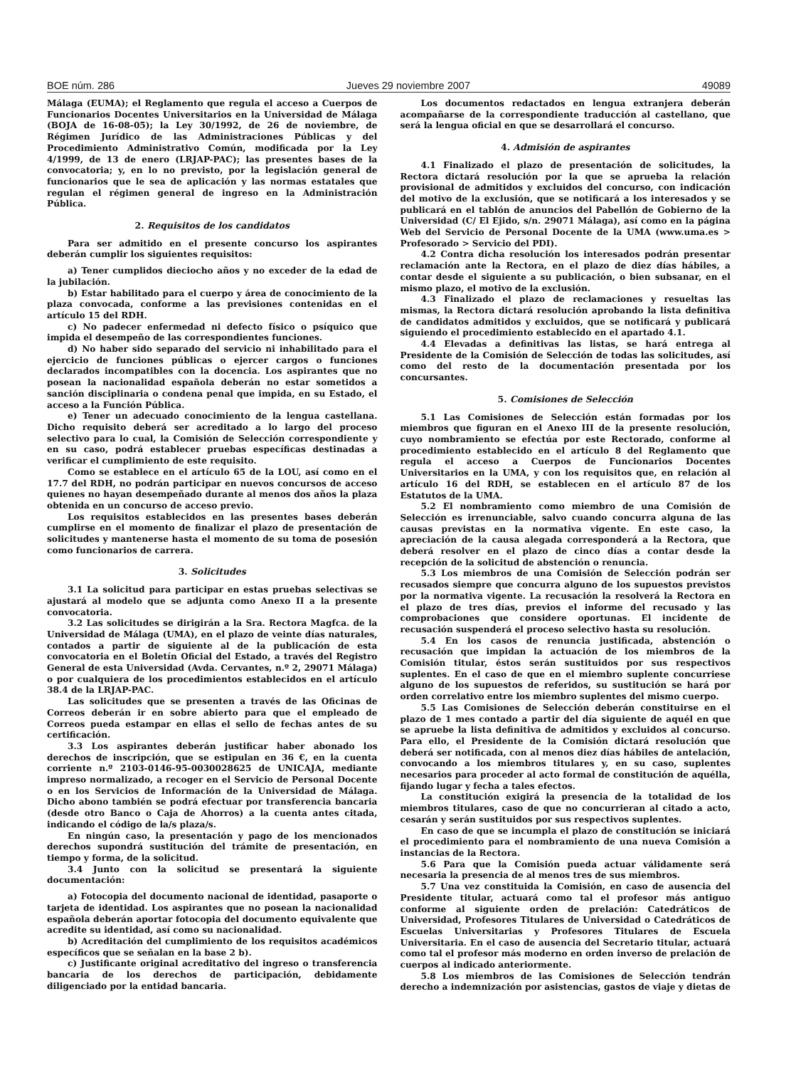BOE núm. 286 Jueves 29 noviembre 2007 49089
Málaga (EUMA); el Reglamento que regula el acceso a Cuerpos de Funcionarios Docentes Universitarios en la Universidad de Málaga (BOJA de 16-08-05); la Ley 30/1992, de 26 de noviembre, de Régimen Jurídico de las Administraciones Públicas y del Procedimiento Administrativo Común, modificada por la Ley 4/1999, de 13 de enero (LRJAP-PAC); las presentes bases de la convocatoria; y, en lo no previsto, por la legislación general de funcionarios que le sea de aplicación y las normas estatales que regulan el régimen general de ingreso en la Administración Pública.
2. Requisitos de los candidatos
Para ser admitido en el presente concurso los aspirantes deberán cumplir los siguientes requisitos:
a) Tener cumplidos dieciocho años y no exceder de la edad de la jubilación.
b) Estar habilitado para el cuerpo y área de conocimiento de la plaza convocada, conforme a las previsiones contenidas en el artículo 15 del RDH.
c) No padecer enfermedad ni defecto físico o psíquico que impida el desempeño de las correspondientes funciones.
d) No haber sido separado del servicio ni inhabilitado para el ejercicio de funciones públicas o ejercer cargos o funciones declarados incompatibles con la docencia. Los aspirantes que no posean la nacionalidad española deberán no estar sometidos a sanción disciplinaria o condena penal que impida, en su Estado, el acceso a la Función Pública.
e) Tener un adecuado conocimiento de la lengua castellana. Dicho requisito deberá ser acreditado a lo largo del proceso selectivo para lo cual, la Comisión de Selección correspondiente y en su caso, podrá establecer pruebas específicas destinadas a verificar el cumplimiento de este requisito.
Como se establece en el artículo 65 de la LOU, así como en el 17.7 del RDH, no podrán participar en nuevos concursos de acceso quienes no hayan desempeñado durante al menos dos años la plaza obtenida en un concurso de acceso previo.
Los requisitos establecidos en las presentes bases deberán cumplirse en el momento de finalizar el plazo de presentación de solicitudes y mantenerse hasta el momento de su toma de posesión como funcionarios de carrera.
3. Solicitudes
3.1 La solicitud para participar en estas pruebas selectivas se ajustará al modelo que se adjunta como Anexo II a la presente convocatoria.
3.2 Las solicitudes se dirigirán a la Sra. Rectora Magfca. de la Universidad de Málaga (UMA), en el plazo de veinte días naturales, contados a partir de siguiente al de la publicación de esta convocatoria en el Boletín Oficial del Estado, a través del Registro General de esta Universidad (Avda. Cervantes, n.º 2, 29071 Málaga) o por cualquiera de los procedimientos establecidos en el artículo 38.4 de la LRJAP-PAC.
Las solicitudes que se presenten a través de las Oficinas de Correos deberán ir en sobre abierto para que el empleado de Correos pueda estampar en ellas el sello de fechas antes de su certificación.
3.3 Los aspirantes deberán justificar haber abonado los derechos de inscripción, que se estipulan en 36 €, en la cuenta corriente n.º 2103-0146-95-0030028625 de UNICAJA, mediante impreso normalizado, a recoger en el Servicio de Personal Docente o en los Servicios de Información de la Universidad de Málaga. Dicho abono también se podrá efectuar por transferencia bancaria (desde otro Banco o Caja de Ahorros) a la cuenta antes citada, indicando el código de la/s plaza/s.
En ningún caso, la presentación y pago de los mencionados derechos supondrá sustitución del trámite de presentación, en tiempo y forma, de la solicitud.
3.4 Junto con la solicitud se presentará la siguiente documentación:
a) Fotocopia del documento nacional de identidad, pasaporte o tarjeta de identidad. Los aspirantes que no posean la nacionalidad española deberán aportar fotocopia del documento equivalente que acredite su identidad, así como su nacionalidad.
b) Acreditación del cumplimiento de los requisitos académicos específicos que se señalan en la base 2 b).
c) Justificante original acreditativo del ingreso o transferencia bancaria de los derechos de participación, debidamente diligenciado por la entidad bancaria.
Los documentos redactados en lengua extranjera deberán acompañarse de la correspondiente traducción al castellano, que será la lengua oficial en que se desarrollará el concurso.
4. Admisión de aspirantes
4.1 Finalizado el plazo de presentación de solicitudes, la Rectora dictará resolución por la que se aprueba la relación provisional de admitidos y excluidos del concurso, con indicación del motivo de la exclusión, que se notificará a los interesados y se publicará en el tablón de anuncios del Pabellón de Gobierno de la Universidad (C/ El Ejido, s/n. 29071 Málaga), así como en la página Web del Servicio de Personal Docente de la UMA (www.uma.es > Profesorado > Servicio del PDI).
4.2 Contra dicha resolución los interesados podrán presentar reclamación ante la Rectora, en el plazo de diez días hábiles, a contar desde el siguiente a su publicación, o bien subsanar, en el mismo plazo, el motivo de la exclusión.
4.3 Finalizado el plazo de reclamaciones y resueltas las mismas, la Rectora dictará resolución aprobando la lista definitiva de candidatos admitidos y excluidos, que se notificará y publicará siguiendo el procedimiento establecido en el apartado 4.1.
4.4 Elevadas a definitivas las listas, se hará entrega al Presidente de la Comisión de Selección de todas las solicitudes, así como del resto de la documentación presentada por los concursantes.
5. Comisiones de Selección
5.1 Las Comisiones de Selección están formadas por los miembros que figuran en el Anexo III de la presente resolución, cuyo nombramiento se efectúa por este Rectorado, conforme al procedimiento establecido en el artículo 8 del Reglamento que regula el acceso a Cuerpos de Funcionarios Docentes Universitarios en la UMA, y con los requisitos que, en relación al artículo 16 del RDH, se establecen en el artículo 87 de los Estatutos de la UMA.
5.2 El nombramiento como miembro de una Comisión de Selección es irrenunciable, salvo cuando concurra alguna de las causas previstas en la normativa vigente. En este caso, la apreciación de la causa alegada corresponderá a la Rectora, que deberá resolver en el plazo de cinco días a contar desde la recepción de la solicitud de abstención o renuncia.
5.3 Los miembros de una Comisión de Selección podrán ser recusados siempre que concurra alguno de los supuestos previstos por la normativa vigente. La recusación la resolverá la Rectora en el plazo de tres días, previos el informe del recusado y las comprobaciones que considere oportunas. El incidente de recusación suspenderá el proceso selectivo hasta su resolución.
5.4 En los casos de renuncia justificada, abstención o recusación que impidan la actuación de los miembros de la Comisión titular, éstos serán sustituidos por sus respectivos suplentes. En el caso de que en el miembro suplente concurriese alguno de los supuestos de referidos, su sustitución se hará por orden correlativo entre los miembro suplentes del mismo cuerpo.
5.5 Las Comisiones de Selección deberán constituirse en el plazo de 1 mes contado a partir del día siguiente de aquél en que se apruebe la lista definitiva de admitidos y excluidos al concurso. Para ello, el Presidente de la Comisión dictará resolución que deberá ser notificada, con al menos diez días hábiles de antelación, convocando a los miembros titulares y, en su caso, suplentes necesarios para proceder al acto formal de constitución de aquélla, fijando lugar y fecha a tales efectos.
La constitución exigirá la presencia de la totalidad de los miembros titulares, caso de que no concurrieran al citado a acto, cesarán y serán sustituidos por sus respectivos suplentes.
En caso de que se incumpla el plazo de constitución se iniciará el procedimiento para el nombramiento de una nueva Comisión a instancias de la Rectora.
5.6 Para que la Comisión pueda actuar válidamente será necesaria la presencia de al menos tres de sus miembros.
5.7 Una vez constituida la Comisión, en caso de ausencia del Presidente titular, actuará como tal el profesor más antiguo conforme al siguiente orden de prelación: Catedráticos de Universidad, Profesores Titulares de Universidad o Catedráticos de Escuelas Universitarias y Profesores Titulares de Escuela Universitaria. En el caso de ausencia del Secretario titular, actuará como tal el profesor más moderno en orden inverso de prelación de cuerpos al indicado anteriormente.
5.8 Los miembros de las Comisiones de Selección tendrán derecho a indemnización por asistencias, gastos de viaje y dietas de